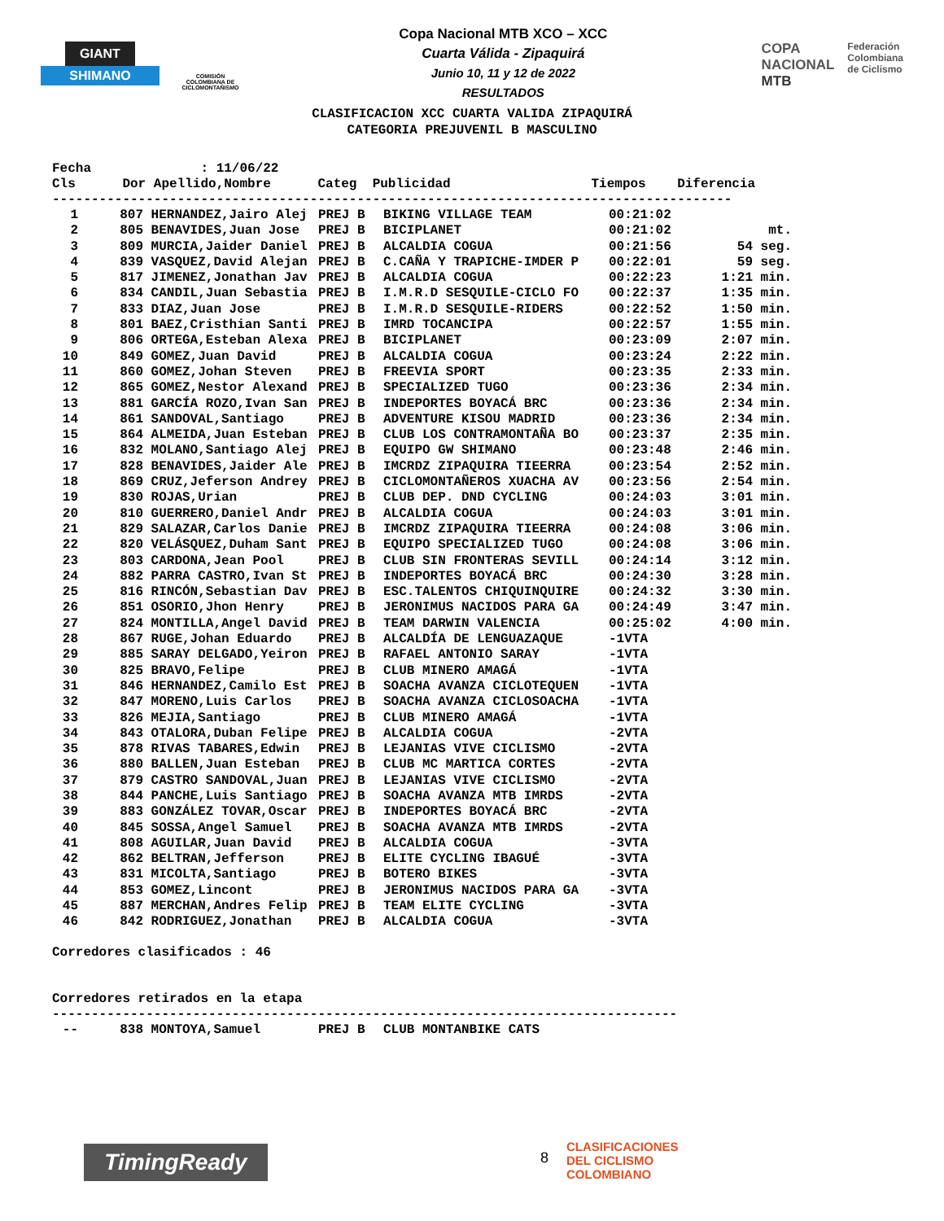GIANT
SHIMANO
COMISIÓN COLOMBIANA DE CICLOMONTAÑISMO
Copa Nacional MTB XCO – XCC
Cuarta Válida - Zipaquirá
Junio 10, 11 y 12 de 2022
RESULTADOS
COPA
NACIONAL
MTB
Federación
Colombiana
de Ciclismo
CLASIFICACION XCC CUARTA VALIDA ZIPAQUIRÁ
CATEGORIA PREJUVENIL B MASCULINO
Fecha : 11/06/22 Cls Dor Apellido,Nombre Categ Publicidad Tiempos Diferencia
---------------------------------------------------------------------------------------
| 1 | 807 | HERNANDEZ,Jairo Alej | PREJ B | BIKING VILLAGE TEAM | 00:21:02 | |
| 2 | 805 | BENAVIDES,Juan Jose | PREJ B | BICIPLANET | 00:21:02 | mt. |
| 3 | 809 | MURCIA,Jaider Daniel | PREJ B | ALCALDIA COGUA | 00:21:56 | 54 seg. |
| 4 | 839 | VASQUEZ,David Alejan | PREJ B | C.CAÑA Y TRAPICHE-IMDER P | 00:22:01 | 59 seg. |
| 5 | 817 | JIMENEZ,Jonathan Jav | PREJ B | ALCALDIA COGUA | 00:22:23 | 1:21 min. |
| 6 | 834 | CANDIL,Juan Sebastia | PREJ B | I.M.R.D SESQUILE-CICLO FO | 00:22:37 | 1:35 min. |
| 7 | 833 | DIAZ,Juan Jose | PREJ B | I.M.R.D SESQUILE-RIDERS | 00:22:52 | 1:50 min. |
| 8 | 801 | BAEZ,Cristhian Santi | PREJ B | IMRD TOCANCIPA | 00:22:57 | 1:55 min. |
| 9 | 806 | ORTEGA,Esteban Alexa | PREJ B | BICIPLANET | 00:23:09 | 2:07 min. |
| 10 | 849 | GOMEZ,Juan David | PREJ B | ALCALDIA COGUA | 00:23:24 | 2:22 min. |
| 11 | 860 | GOMEZ,Johan Steven | PREJ B | FREEVIA SPORT | 00:23:35 | 2:33 min. |
| 12 | 865 | GOMEZ,Nestor Alexand | PREJ B | SPECIALIZED TUGO | 00:23:36 | 2:34 min. |
| 13 | 881 | GARCÍA ROZO,Ivan San | PREJ B | INDEPORTES BOYACÁ BRC | 00:23:36 | 2:34 min. |
| 14 | 861 | SANDOVAL,Santiago | PREJ B | ADVENTURE KISOU MADRID | 00:23:36 | 2:34 min. |
| 15 | 864 | ALMEIDA,Juan Esteban | PREJ B | CLUB LOS CONTRAMONTAÑA BO | 00:23:37 | 2:35 min. |
| 16 | 832 | MOLANO,Santiago Alej | PREJ B | EQUIPO GW SHIMANO | 00:23:48 | 2:46 min. |
| 17 | 828 | BENAVIDES,Jaider Ale | PREJ B | IMCRDZ ZIPAQUIRA TIEERRA | 00:23:54 | 2:52 min. |
| 18 | 869 | CRUZ,Jeferson Andrey | PREJ B | CICLOMONTAÑEROS XUACHA AV | 00:23:56 | 2:54 min. |
| 19 | 830 | ROJAS,Urian | PREJ B | CLUB DEP. DND CYCLING | 00:24:03 | 3:01 min. |
| 20 | 810 | GUERRERO,Daniel Andr | PREJ B | ALCALDIA COGUA | 00:24:03 | 3:01 min. |
| 21 | 829 | SALAZAR,Carlos Danie | PREJ B | IMCRDZ ZIPAQUIRA TIEERRA | 00:24:08 | 3:06 min. |
| 22 | 820 | VELÁSQUEZ,Duham Sant | PREJ B | EQUIPO SPECIALIZED TUGO | 00:24:08 | 3:06 min. |
| 23 | 803 | CARDONA,Jean Pool | PREJ B | CLUB SIN FRONTERAS SEVILL | 00:24:14 | 3:12 min. |
| 24 | 882 | PARRA CASTRO,Ivan St | PREJ B | INDEPORTES BOYACÁ BRC | 00:24:30 | 3:28 min. |
| 25 | 816 | RINCÓN,Sebastian Dav | PREJ B | ESC.TALENTOS CHIQUINQUIRE | 00:24:32 | 3:30 min. |
| 26 | 851 | OSORIO,Jhon Henry | PREJ B | JERONIMUS NACIDOS PARA GA | 00:24:49 | 3:47 min. |
| 27 | 824 | MONTILLA,Angel David | PREJ B | TEAM DARWIN VALENCIA | 00:25:02 | 4:00 min. |
| 28 | 867 | RUGE,Johan Eduardo | PREJ B | ALCALDÍA DE LENGUAZAQUE | -1VTA | |
| 29 | 885 | SARAY DELGADO,Yeiron | PREJ B | RAFAEL ANTONIO SARAY | -1VTA | |
| 30 | 825 | BRAVO,Felipe | PREJ B | CLUB MINERO AMAGÁ | -1VTA | |
| 31 | 846 | HERNANDEZ,Camilo Est | PREJ B | SOACHA AVANZA CICLOTEQUEN | -1VTA | |
| 32 | 847 | MORENO,Luis Carlos | PREJ B | SOACHA AVANZA CICLOSOACHA | -1VTA | |
| 33 | 826 | MEJIA,Santiago | PREJ B | CLUB MINERO AMAGÁ | -1VTA | |
| 34 | 843 | OTALORA,Duban Felipe | PREJ B | ALCALDIA COGUA | -2VTA | |
| 35 | 878 | RIVAS TABARES,Edwin | PREJ B | LEJANIAS VIVE CICLISMO | -2VTA | |
| 36 | 880 | BALLEN,Juan Esteban | PREJ B | CLUB MC MARTICA CORTES | -2VTA | |
| 37 | 879 | CASTRO SANDOVAL,Juan | PREJ B | LEJANIAS VIVE CICLISMO | -2VTA | |
| 38 | 844 | PANCHE,Luis Santiago | PREJ B | SOACHA AVANZA MTB IMRDS | -2VTA | |
| 39 | 883 | GONZÁLEZ TOVAR,Oscar | PREJ B | INDEPORTES BOYACÁ BRC | -2VTA | |
| 40 | 845 | SOSSA,Angel Samuel | PREJ B | SOACHA AVANZA MTB IMRDS | -2VTA | |
| 41 | 808 | AGUILAR,Juan David | PREJ B | ALCALDIA COGUA | -3VTA | |
| 42 | 862 | BELTRAN,Jefferson | PREJ B | ELITE CYCLING IBAGUÉ | -3VTA | |
| 43 | 831 | MICOLTA,Santiago | PREJ B | BOTERO BIKES | -3VTA | |
| 44 | 853 | GOMEZ,Lincont | PREJ B | JERONIMUS NACIDOS PARA GA | -3VTA | |
| 45 | 887 | MERCHAN,Andres Felip | PREJ B | TEAM ELITE CYCLING | -3VTA | |
| 46 | 842 | RODRIGUEZ,Jonathan | PREJ B | ALCALDIA COGUA | -3VTA | |
Corredores clasificados : 46
Corredores retirados en la etapa
--------------------------------------------------------------------------------
| -- | 838 | MONTOYA,Samuel | PREJ B | CLUB MONTANBIKE CATS |
TimingReady 8
CLASIFICACIONES
DEL CICLISMO
COLOMBIANO